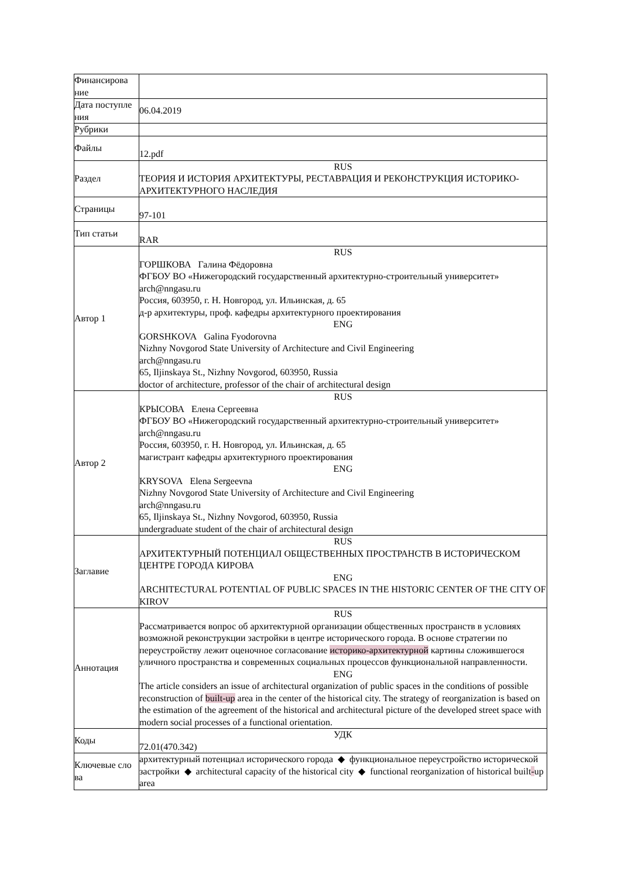| Финансирова ние | |
| Дата поступле ния | 06.04.2019 |
| Рубрики | |
| Файлы | 12.pdf |
| Раздел | RUS ТЕОРИЯ И ИСТОРИЯ АРХИТЕКТУРЫ, РЕСТАВРАЦИЯ И РЕКОНСТРУКЦИЯ ИСТОРИКО-АРХИТЕКТУРНОГО НАСЛЕДИЯ |
| Страницы | 97-101 |
| Тип статьи | RAR |
| Автор 1 | RUS ГОРШКОВА Галина Фёдоровна ФГБОУ ВО «Нижегородский государственный архитектурно-строительный университет» arch@nngasu.ru Россия, 603950, г. Н. Новгород, ул. Ильинская, д. 65 д-р архитектуры, проф. кафедры архитектурного проектирования ENG GORSHKOVA Galina Fyodorovna Nizhny Novgorod State University of Architecture and Civil Engineering arch@nngasu.ru 65, Iljinskaya St., Nizhny Novgorod, 603950, Russia doctor of architecture, professor of the chair of architectural design |
| Автор 2 | RUS КРЫСОВА Елена Сергеевна ФГБОУ ВО «Нижегородский государственный архитектурно-строительный университет» arch@nngasu.ru Россия, 603950, г. Н. Новгород, ул. Ильинская, д. 65 магистрант кафедры архитектурного проектирования ENG KRYSOVA Elena Sergeevna Nizhny Novgorod State University of Architecture and Civil Engineering arch@nngasu.ru 65, Iljinskaya St., Nizhny Novgorod, 603950, Russia undergraduate student of the chair of architectural design |
| Заглавие | RUS АРХИТЕКТУРНЫЙ ПОТЕНЦИАЛ ОБЩЕСТВЕННЫХ ПРОСТРАНСТВ В ИСТОРИЧЕСКОМ ЦЕНТРЕ ГОРОДА КИРОВА ENG ARCHITECTURAL POTENTIAL OF PUBLIC SPACES IN THE HISTORIC CENTER OF THE CITY OF KIROV |
| Аннотация | RUS Рассматривается вопрос об архитектурной организации общественных пространств в условиях возможной реконструкции застройки в центре исторического города. В основе стратегии по переустройству лежит оценочное согласование историко-архитектурной картины сложившегося уличного пространства и современных социальных процессов функциональной направленности. ENG The article considers an issue of architectural organization of public spaces in the conditions of possible reconstruction of built-up area in the center of the historical city. The strategy of reorganization is based on the estimation of the agreement of the historical and architectural picture of the developed street space with modern social processes of a functional orientation. |
| Коды | УДК 72.01(470.342) |
| Ключевые сло ва | архитектурный потенциал исторического города ◆ функциональное переустройство исторической застройки ◆ architectural capacity of the historical city ◆ functional reorganization of historical built - up area |